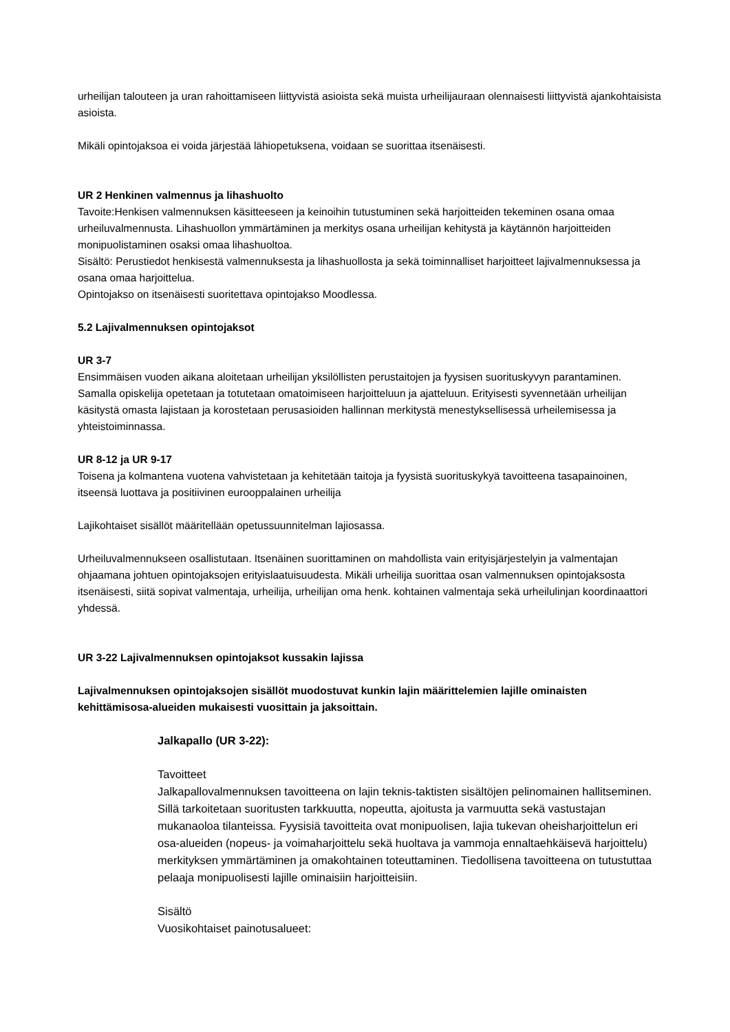urheilijan talouteen ja uran rahoittamiseen liittyvistä asioista sekä muista urheilijauraan olennaisesti liittyvistä ajankohtaisista asioista.
Mikäli opintojaksoa ei voida järjestää lähiopetuksena, voidaan se suorittaa itsenäisesti.
UR 2 Henkinen valmennus ja lihashuolto
Tavoite:Henkisen valmennuksen käsitteeseen ja keinoihin tutustuminen sekä harjoitteiden tekeminen osana omaa urheiluvalmennusta. Lihashuollon ymmärtäminen ja merkitys osana urheilijan kehitystä ja käytännön harjoitteiden monipuolistaminen osaksi omaa lihashuoltoa.
Sisältö: Perustiedot henkisestä valmennuksesta ja lihashuollosta ja sekä toiminnalliset harjoitteet lajivalmennuksessa ja osana omaa harjoittelua.
Opintojakso on itsenäisesti suoritettava opintojakso Moodlessa.
5.2 Lajivalmennuksen opintojaksot
UR 3-7
Ensimmäisen vuoden aikana aloitetaan urheilijan yksilöllisten perustaitojen ja fyysisen suorituskyvyn parantaminen. Samalla opiskelija opetetaan ja totutetaan omatoimiseen harjoitteluun ja ajatteluun. Erityisesti syvennetään urheilijan käsitystä omasta lajistaan ja korostetaan perusasioiden hallinnan merkitystä menestyksellisessä urheilemisessa ja yhteistoiminnassa.
UR 8-12 ja UR 9-17
Toisena ja kolmantena vuotena vahvistetaan ja kehitetään taitoja ja fyysistä suorituskykyä tavoitteena tasapainoinen, itseensä luottava ja positiivinen eurooppalainen urheilija
Lajikohtaiset sisällöt määritellään opetussuunnitelman lajiosassa.
Urheiluvalmennukseen osallistutaan. Itsenäinen suorittaminen on mahdollista vain erityisjärjestelyin ja valmentajan ohjaamana johtuen opintojaksojen erityislaatuisuudesta. Mikäli urheilija suorittaa osan valmennuksen opintojaksosta itsenäisesti, siitä sopivat valmentaja, urheilija, urheilijan oma henk. kohtainen valmentaja sekä urheilulinjan koordinaattori yhdessä.
UR 3-22 Lajivalmennuksen opintojaksot kussakin lajissa
Lajivalmennuksen opintojaksojen sisällöt muodostuvat kunkin lajin määrittelemien lajille ominaisten kehittämisosa-alueiden mukaisesti vuosittain ja jaksoittain.
Jalkapallo (UR 3-22):
Tavoitteet
Jalkapallovalmennuksen tavoitteena on lajin teknis-taktisten sisältöjen pelinomainen hallitseminen. Sillä tarkoitetaan suoritusten tarkkuutta, nopeutta, ajoitusta ja varmuutta sekä vastustajan mukanaoloa tilanteissa. Fyysisiä tavoitteita ovat monipuolisen, lajia tukevan oheisharjoittelun eri osa-alueiden (nopeus- ja voimaharjoittelu sekä huoltava ja vammoja ennaltaehkäisevä harjoittelu) merkityksen ymmärtäminen ja omakohtainen toteuttaminen. Tiedollisena tavoitteena on tutustuttaa pelaaja monipuolisesti lajille ominaisiin harjoitteisiin.
Sisältö
Vuosikohtaiset painotusalueet: